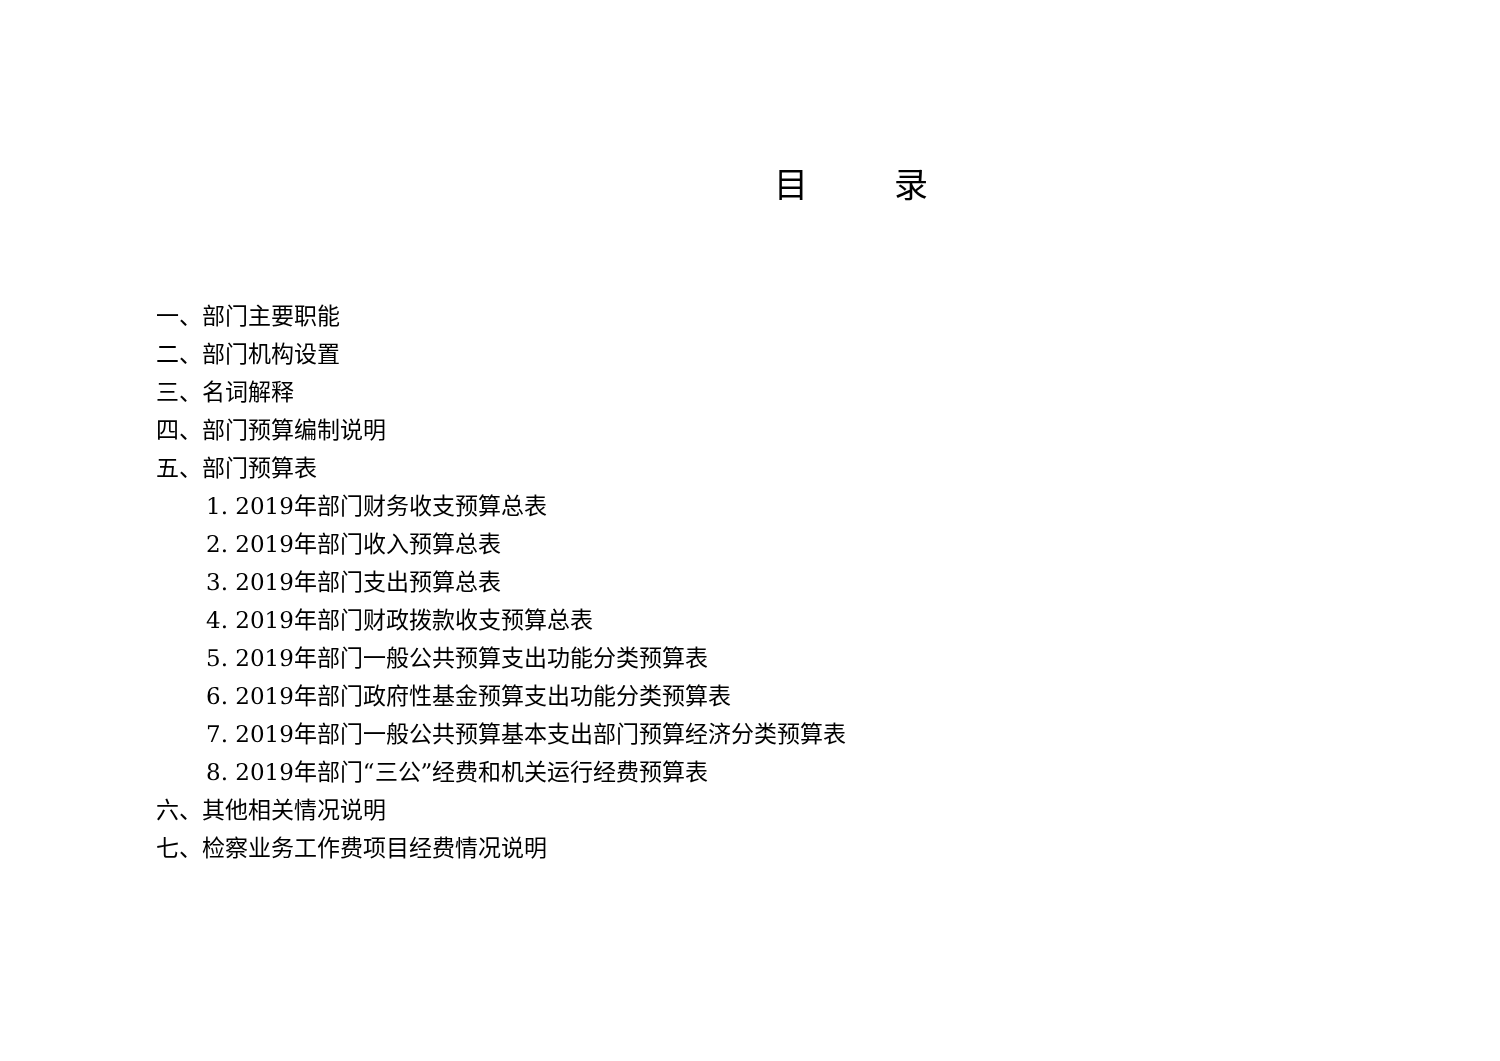目 录
一、部门主要职能
二、部门机构设置
三、名词解释
四、部门预算编制说明
五、部门预算表
1. 2019年部门财务收支预算总表
2. 2019年部门收入预算总表
3. 2019年部门支出预算总表
4. 2019年部门财政拨款收支预算总表
5. 2019年部门一般公共预算支出功能分类预算表
6. 2019年部门政府性基金预算支出功能分类预算表
7. 2019年部门一般公共预算基本支出部门预算经济分类预算表
8. 2019年部门“三公”经费和机关运行经费预算表
六、其他相关情况说明
七、检察业务工作费项目经费情况说明